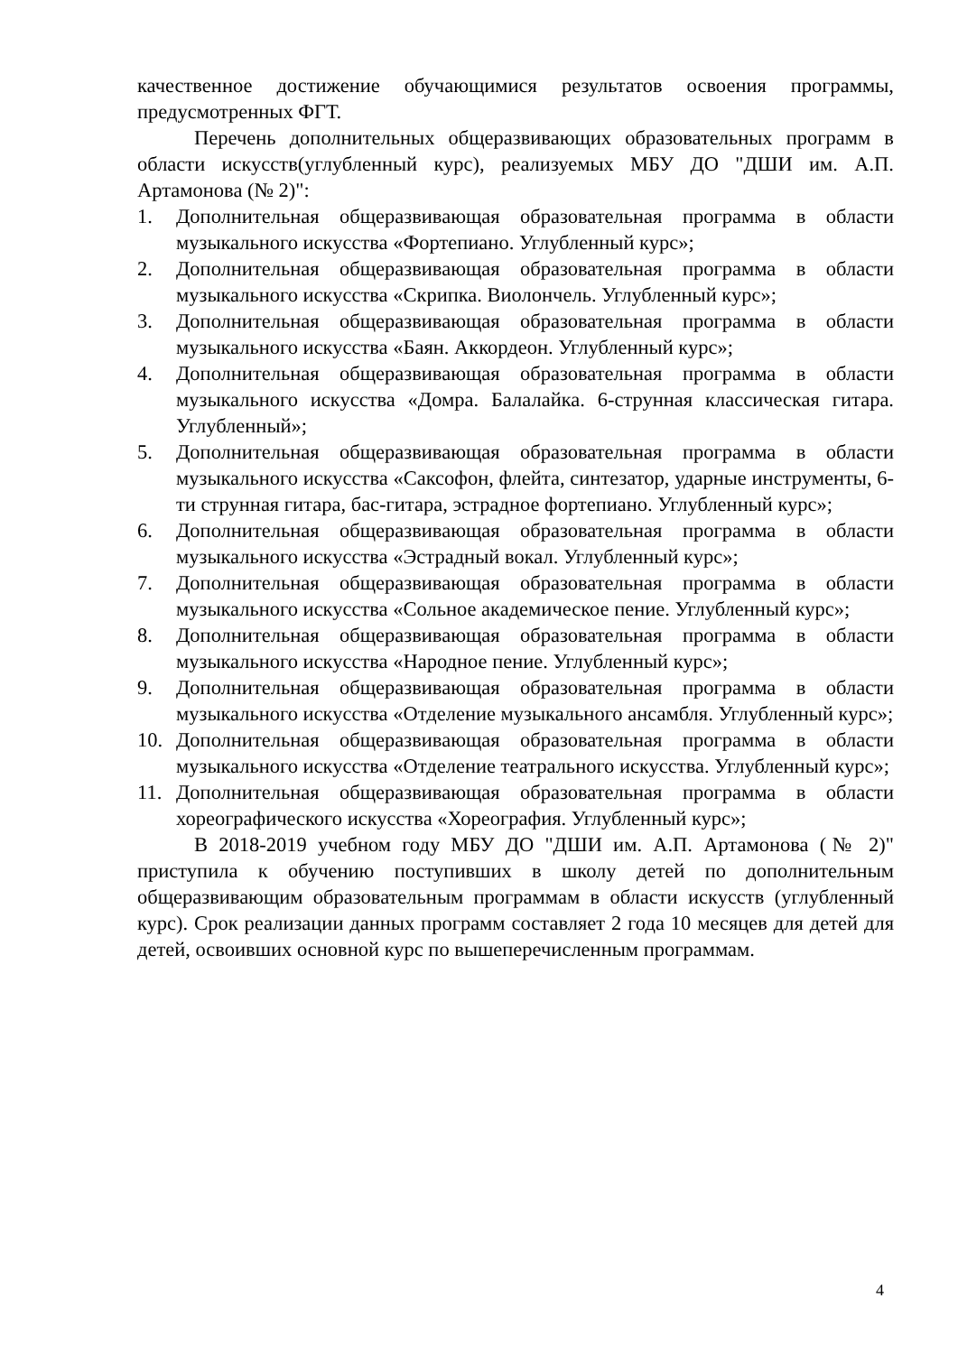качественное достижение обучающимися результатов освоения программы, предусмотренных ФГТ.
Перечень дополнительных общеразвивающих образовательных программ в области искусств(углубленный курс), реализуемых МБУ ДО "ДШИ им. А.П. Артамонова (№ 2)":
1. Дополнительная общеразвивающая образовательная программа в области музыкального искусства «Фортепиано. Углубленный курс»;
2. Дополнительная общеразвивающая образовательная программа в области музыкального искусства «Скрипка. Виолончель. Углубленный курс»;
3. Дополнительная общеразвивающая образовательная программа в области музыкального искусства «Баян. Аккордеон. Углубленный курс»;
4. Дополнительная общеразвивающая образовательная программа в области музыкального искусства «Домра. Балалайка. 6-струнная классическая гитара. Углубленный»;
5. Дополнительная общеразвивающая образовательная программа в области музыкального искусства «Саксофон, флейта, синтезатор, ударные инструменты, 6-ти струнная гитара, бас-гитара, эстрадное фортепиано. Углубленный курс»;
6. Дополнительная общеразвивающая образовательная программа в области музыкального искусства «Эстрадный вокал. Углубленный курс»;
7. Дополнительная общеразвивающая образовательная программа в области музыкального искусства «Сольное академическое пение. Углубленный курс»;
8. Дополнительная общеразвивающая образовательная программа в области музыкального искусства «Народное пение. Углубленный курс»;
9. Дополнительная общеразвивающая образовательная программа в области музыкального искусства «Отделение музыкального ансамбля. Углубленный курс»;
10. Дополнительная общеразвивающая образовательная программа в области музыкального искусства «Отделение театрального искусства. Углубленный курс»;
11. Дополнительная общеразвивающая образовательная программа в области хореографического искусства «Хореография. Углубленный курс»;
В 2018-2019 учебном году МБУ ДО "ДШИ им. А.П. Артамонова (№ 2)" приступила к обучению поступивших в школу детей по дополнительным общеразвивающим образовательным программам в области искусств (углубленный курс). Срок реализации данных программ составляет 2 года 10 месяцев для детей для детей, освоивших основной курс по вышеперечисленным программам.
4